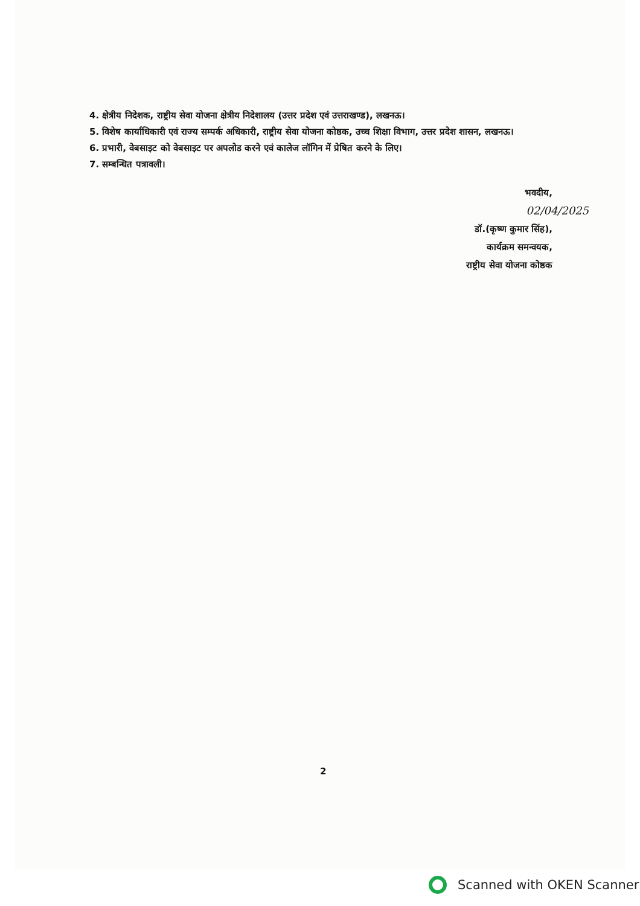4. क्षेत्रीय निदेशक, राष्ट्रीय सेवा योजना क्षेत्रीय निदेशालय (उत्तर प्रदेश एवं उत्तराखण्ड), लखनऊ।
5. विशेष कार्याधिकारी एवं राज्य सम्पर्क अधिकारी, राष्ट्रीय सेवा योजना कोष्ठक, उच्च शिक्षा विभाग, उत्तर प्रदेश शासन, लखनऊ।
6. प्रभारी, वेबसाइट को वेबसाइट पर अपलोड करने एवं कालेज लॉगिन में प्रेषित करने के लिए।
7. सम्बन्धित पत्रावली।
भवदीय,
02/04/2025
डॉ.(कृष्ण कुमार सिंह),
कार्यक्रम समन्वयक,
राष्ट्रीय सेवा योजना कोष्ठक
2
Scanned with OKEN Scanner